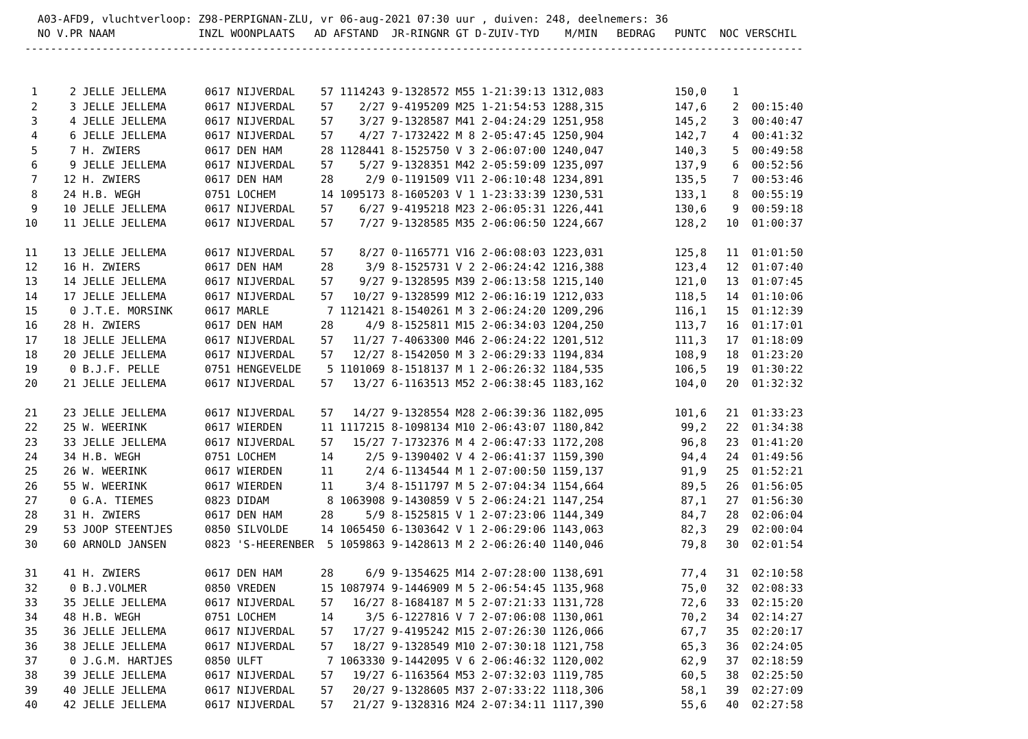A03-AFD9, vluchtverloop: Z98-PERPIGNAN-ZLU, vr 06-aug-2021 07:30 uur , duiven: 248, deelnemers: 36
  NO V.PR NAAM             INZL WOONPLAATS   AD AFSTAND  JR-RINGNR GT D-ZUIV-TYD    M/MIN   BEDRAG   PUNTC  NOC VERSCHIL
-------------------------------------------------------------------------------------------------------------------------


 1     2 JELLE JELLEMA      0617 NIJVERDAL    57 1114243 9-1328572 M55 1-21:39:13 1312,083           150,0    1
 2     3 JELLE JELLEMA      0617 NIJVERDAL    57    2/27 9-4195209 M25 1-21:54:53 1288,315           147,6    2  00:15:40
 3     4 JELLE JELLEMA      0617 NIJVERDAL    57    3/27 9-1328587 M41 2-04:24:29 1251,958           145,2    3  00:40:47
 4     6 JELLE JELLEMA      0617 NIJVERDAL    57    4/27 7-1732422 M 8 2-05:47:45 1250,904           142,7    4  00:41:32
 5     7 H. ZWIERS          0617 DEN HAM      28 1128441 8-1525750 V 3 2-06:07:00 1240,047           140,3    5  00:49:58
 6     9 JELLE JELLEMA      0617 NIJVERDAL    57    5/27 9-1328351 M42 2-05:59:09 1235,097           137,9    6  00:52:56
 7    12 H. ZWIERS          0617 DEN HAM      28     2/9 0-1191509 V11 2-06:10:48 1234,891           135,5    7  00:53:46
 8    24 H.B. WEGH          0751 LOCHEM       14 1095173 8-1605203 V 1 1-23:33:39 1230,531           133,1    8  00:55:19
 9    10 JELLE JELLEMA      0617 NIJVERDAL    57    6/27 9-4195218 M23 2-06:05:31 1226,441           130,6    9  00:59:18
10    11 JELLE JELLEMA      0617 NIJVERDAL    57    7/27 9-1328585 M35 2-06:06:50 1224,667           128,2   10  01:00:37

11    13 JELLE JELLEMA      0617 NIJVERDAL    57    8/27 0-1165771 V16 2-06:08:03 1223,031           125,8   11  01:01:50
12    16 H. ZWIERS          0617 DEN HAM      28     3/9 8-1525731 V 2 2-06:24:42 1216,388           123,4   12  01:07:40
13    14 JELLE JELLEMA      0617 NIJVERDAL    57    9/27 9-1328595 M39 2-06:13:58 1215,140           121,0   13  01:07:45
14    17 JELLE JELLEMA      0617 NIJVERDAL    57   10/27 9-1328599 M12 2-06:16:19 1212,033           118,5   14  01:10:06
15     0 J.T.E. MORSINK     0617 MARLE         7 1121421 8-1540261 M 3 2-06:24:20 1209,296           116,1   15  01:12:39
16    28 H. ZWIERS          0617 DEN HAM      28     4/9 8-1525811 M15 2-06:34:03 1204,250           113,7   16  01:17:01
17    18 JELLE JELLEMA      0617 NIJVERDAL    57   11/27 7-4063300 M46 2-06:24:22 1201,512           111,3   17  01:18:09
18    20 JELLE JELLEMA      0617 NIJVERDAL    57   12/27 8-1542050 M 3 2-06:29:33 1194,834           108,9   18  01:23:20
19     0 B.J.F. PELLE       0751 HENGEVELDE    5 1101069 8-1518137 M 1 2-06:26:32 1184,535           106,5   19  01:30:22
20    21 JELLE JELLEMA      0617 NIJVERDAL    57   13/27 6-1163513 M52 2-06:38:45 1183,162           104,0   20  01:32:32

21    23 JELLE JELLEMA      0617 NIJVERDAL    57   14/27 9-1328554 M28 2-06:39:36 1182,095           101,6   21  01:33:23
22    25 W. WEERINK         0617 WIERDEN      11 1117215 8-1098134 M10 2-06:43:07 1180,842            99,2   22  01:34:38
23    33 JELLE JELLEMA      0617 NIJVERDAL    57   15/27 7-1732376 M 4 2-06:47:33 1172,208            96,8   23  01:41:20
24    34 H.B. WEGH          0751 LOCHEM       14     2/5 9-1390402 V 4 2-06:41:37 1159,390            94,4   24  01:49:56
25    26 W. WEERINK         0617 WIERDEN      11     2/4 6-1134544 M 1 2-07:00:50 1159,137            91,9   25  01:52:21
26    55 W. WEERINK         0617 WIERDEN      11     3/4 8-1511797 M 5 2-07:04:34 1154,664            89,5   26  01:56:05
27     0 G.A. TIEMES        0823 DIDAM         8 1063908 9-1430859 V 5 2-06:24:21 1147,254            87,1   27  01:56:30
28    31 H. ZWIERS          0617 DEN HAM      28     5/9 8-1525815 V 1 2-07:23:06 1144,349            84,7   28  02:06:04
29    53 JOOP STEENTJES     0850 SILVOLDE     14 1065450 6-1303642 V 1 2-06:29:06 1143,063            82,3   29  02:00:04
30    60 ARNOLD JANSEN      0823 'S-HEERENBER  5 1059863 9-1428613 M 2 2-06:26:40 1140,046            79,8   30  02:01:54

31    41 H. ZWIERS          0617 DEN HAM      28     6/9 9-1354625 M14 2-07:28:00 1138,691            77,4   31  02:10:58
32     0 B.J.VOLMER         0850 VREDEN       15 1087974 9-1446909 M 5 2-06:54:45 1135,968            75,0   32  02:08:33
33    35 JELLE JELLEMA      0617 NIJVERDAL    57   16/27 8-1684187 M 5 2-07:21:33 1131,728            72,6   33  02:15:20
34    48 H.B. WEGH          0751 LOCHEM       14     3/5 6-1227816 V 7 2-07:06:08 1130,061            70,2   34  02:14:27
35    36 JELLE JELLEMA      0617 NIJVERDAL    57   17/27 9-4195242 M15 2-07:26:30 1126,066            67,7   35  02:20:17
36    38 JELLE JELLEMA      0617 NIJVERDAL    57   18/27 9-1328549 M10 2-07:30:18 1121,758            65,3   36  02:24:05
37     0 J.G.M. HARTJES     0850 ULFT          7 1063330 9-1442095 V 6 2-06:46:32 1120,002            62,9   37  02:18:59
38    39 JELLE JELLEMA      0617 NIJVERDAL    57   19/27 6-1163564 M53 2-07:32:03 1119,785            60,5   38  02:25:50
39    40 JELLE JELLEMA      0617 NIJVERDAL    57   20/27 9-1328605 M37 2-07:33:22 1118,306            58,1   39  02:27:09
40    42 JELLE JELLEMA      0617 NIJVERDAL    57   21/27 9-1328316 M24 2-07:34:11 1117,390            55,6   40  02:27:58